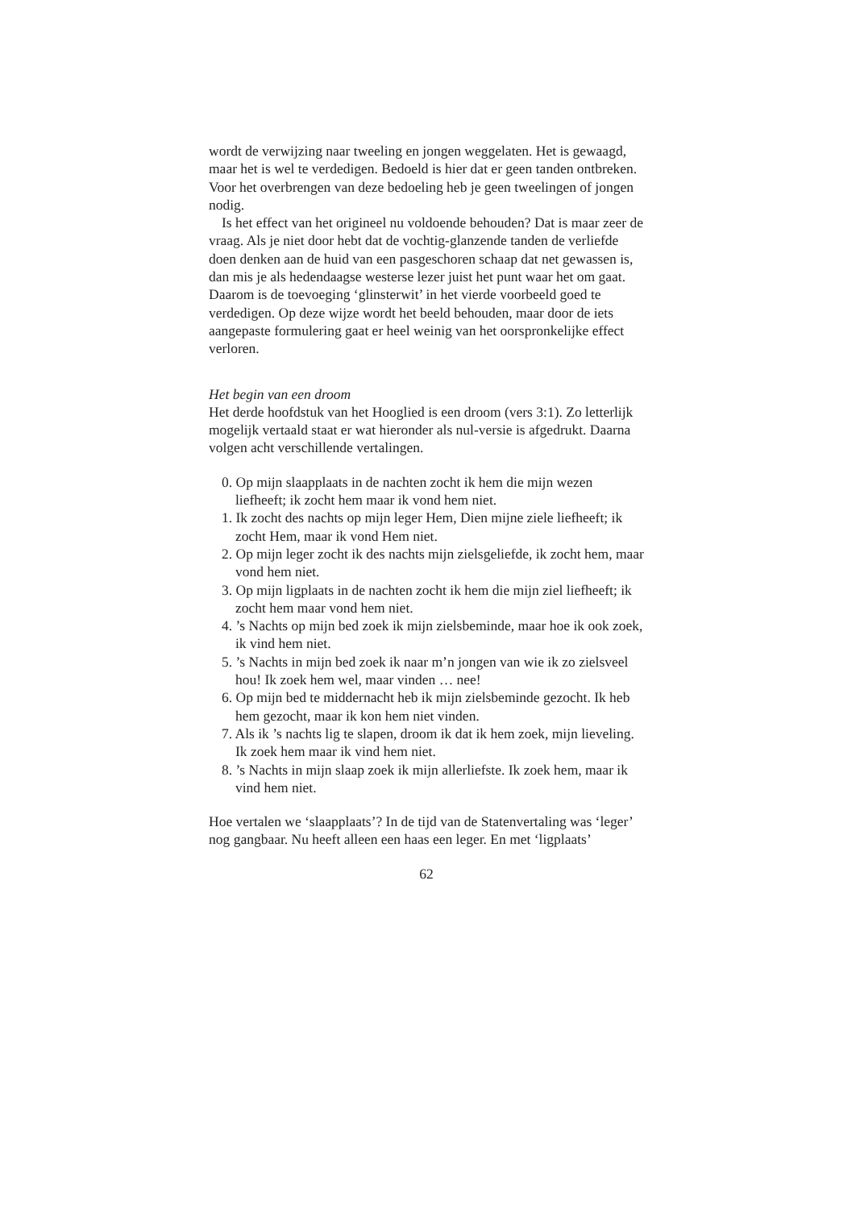wordt de verwijzing naar tweeling en jongen weggelaten. Het is gewaagd, maar het is wel te verdedigen. Bedoeld is hier dat er geen tanden ontbreken. Voor het overbrengen van deze bedoeling heb je geen tweelingen of jongen nodig.
Is het effect van het origineel nu voldoende behouden? Dat is maar zeer de vraag. Als je niet door hebt dat de vochtig-glanzende tanden de verliefde doen denken aan de huid van een pasgeschoren schaap dat net gewassen is, dan mis je als hedendaagse westerse lezer juist het punt waar het om gaat. Daarom is de toevoeging ‘glinsterwit’ in het vierde voorbeeld goed te verdedigen. Op deze wijze wordt het beeld behouden, maar door de iets aangepaste formulering gaat er heel weinig van het oorspronkelijke effect verloren.
Het begin van een droom
Het derde hoofdstuk van het Hooglied is een droom (vers 3:1). Zo letterlijk mogelijk vertaald staat er wat hieronder als nul-versie is afgedrukt. Daarna volgen acht verschillende vertalingen.
0. Op mijn slaapplaats in de nachten zocht ik hem die mijn wezen liefheeft; ik zocht hem maar ik vond hem niet.
1. Ik zocht des nachts op mijn leger Hem, Dien mijne ziele liefheeft; ik zocht Hem, maar ik vond Hem niet.
2. Op mijn leger zocht ik des nachts mijn zielsgeliefde, ik zocht hem, maar vond hem niet.
3. Op mijn ligplaats in de nachten zocht ik hem die mijn ziel liefheeft; ik zocht hem maar vond hem niet.
4. ’s Nachts op mijn bed zoek ik mijn zielsbeminde, maar hoe ik ook zoek, ik vind hem niet.
5. ’s Nachts in mijn bed zoek ik naar m’n jongen van wie ik zo zielsveel hou! Ik zoek hem wel, maar vinden … nee!
6. Op mijn bed te middernacht heb ik mijn zielsbeminde gezocht. Ik heb hem gezocht, maar ik kon hem niet vinden.
7. Als ik ’s nachts lig te slapen, droom ik dat ik hem zoek, mijn lieveling. Ik zoek hem maar ik vind hem niet.
8. ’s Nachts in mijn slaap zoek ik mijn allerliefste. Ik zoek hem, maar ik vind hem niet.
Hoe vertalen we ‘slaapplaats’? In de tijd van de Statenvertaling was ‘leger’ nog gangbaar. Nu heeft alleen een haas een leger. En met ‘ligplaats’
62